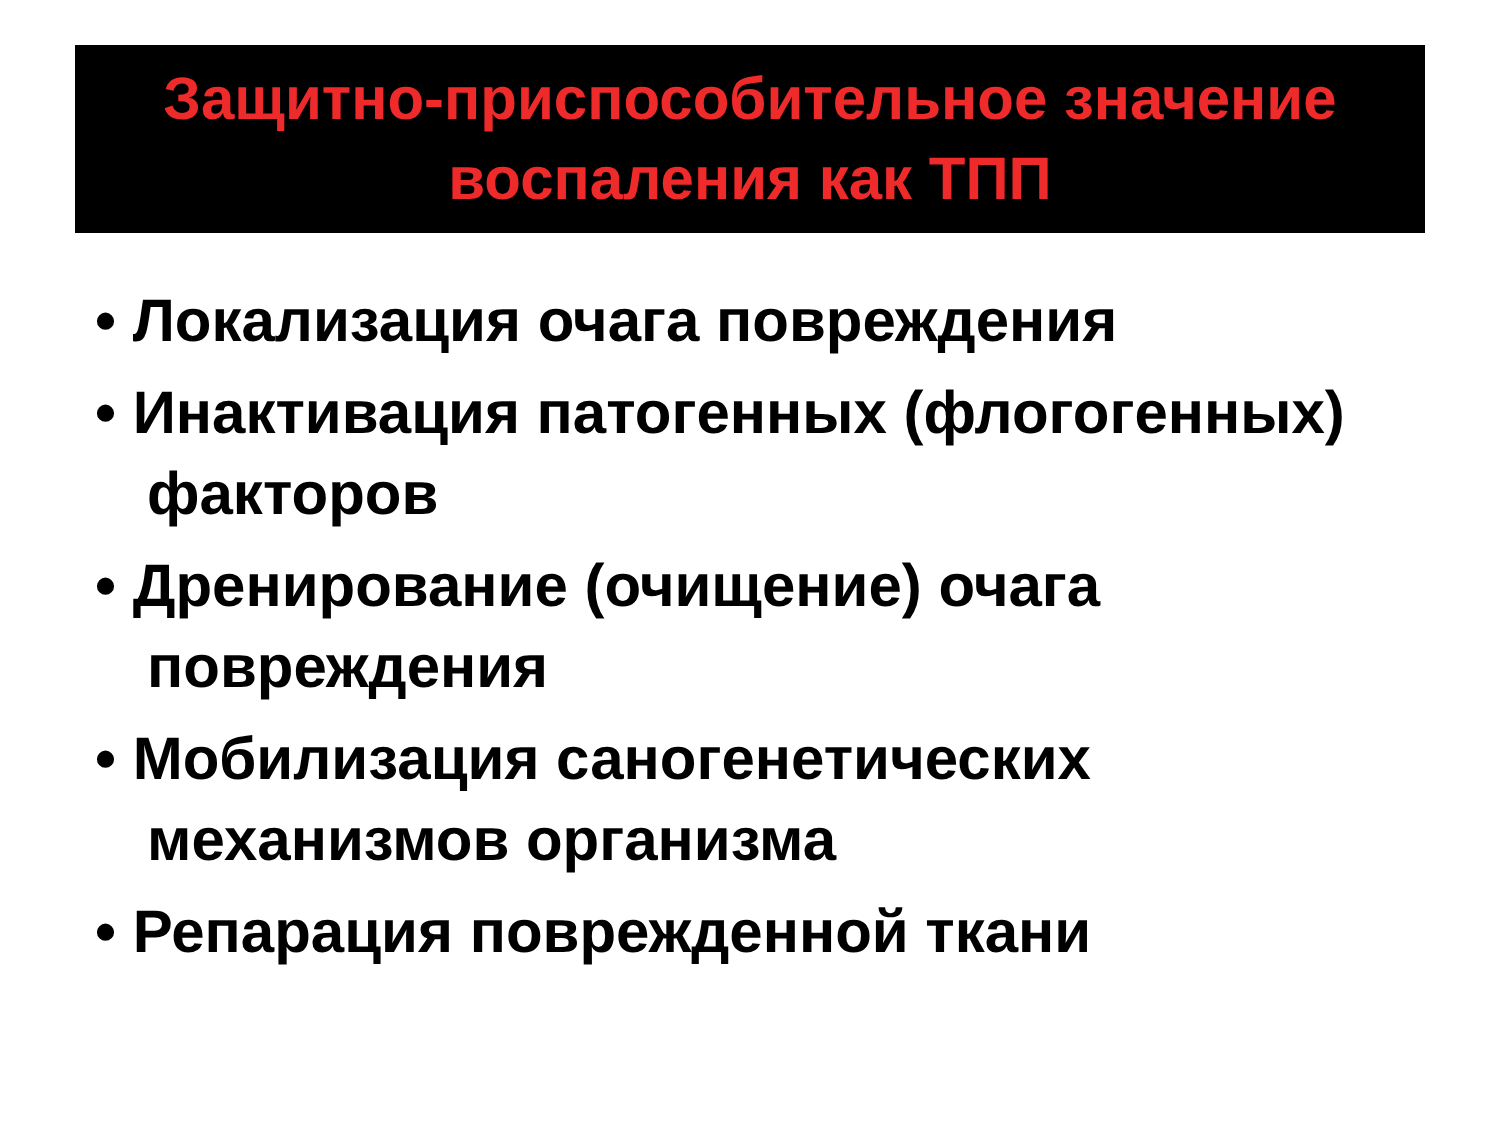Защитно-приспособительное значение
воспаления как ТПП
• Локализация очага повреждения
• Инактивация патогенных (флогогенных) факторов
• Дренирование (очищение) очага повреждения
• Мобилизация саногенетических механизмов организма
• Репарация поврежденной ткани